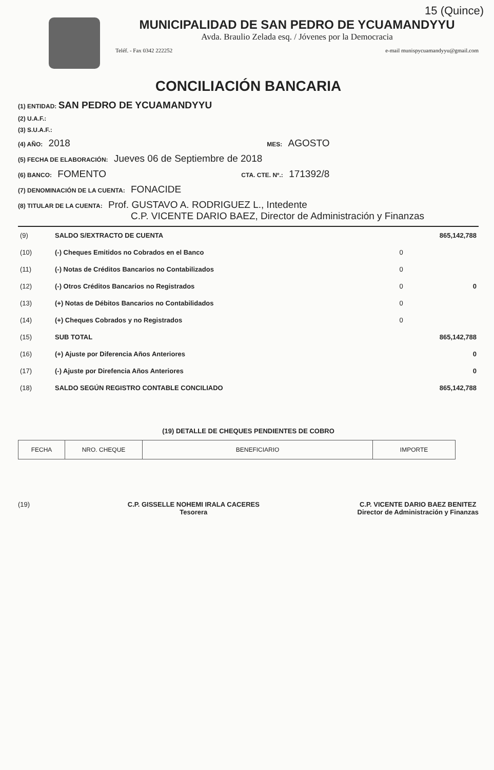15 (Quince)
MUNICIPALIDAD DE SAN PEDRO DE YCUAMANDYYU
Avda. Braulio Zelada esq. / Jóvenes por la Democracia
Teléf. - Fax 0342 222252 e-mail munispycuamandyyu@gmail.com
CONCILIACIÓN BANCARIA
(1) ENTIDAD: SAN PEDRO DE YCUAMANDYYU
(2) U.A.F.:
(3) S.U.A.F.:
(4) AÑO: 2018 MES: AGOSTO
(5) FECHA DE ELABORACIÓN: Jueves 06 de Septiembre de 2018
(6) BANCO: FOMENTO CTA. CTE. Nº.: 171392/8
(7) DENOMINACIÓN DE LA CUENTA: FONACIDE
(8) TITULAR DE LA CUENTA: Prof. GUSTAVO A. RODRIGUEZ L., Intedente
C.P. VICENTE DARIO BAEZ, Director de Administración y Finanzas
| (9) | SALDO S/EXTRACTO DE CUENTA | | 865,142,788 |
| (10) | (-) Cheques Emitidos no Cobrados en el Banco | 0 | |
| (11) | (-) Notas de Créditos Bancarios no Contabilizados | 0 | |
| (12) | (-) Otros Créditos Bancarios no Registrados | 0 | 0 |
| (13) | (+) Notas de Débitos Bancarios no Contabilidados | 0 | |
| (14) | (+) Cheques Cobrados y no Registrados | 0 | |
| (15) | SUB TOTAL | | 865,142,788 |
| (16) | (+) Ajuste por Diferencia Años Anteriores | | 0 |
| (17) | (-) Ajuste por Direfencia Años Anteriores | | 0 |
| (18) | SALDO SEGÚN REGISTRO CONTABLE CONCILIADO | | 865,142,788 |
(19) DETALLE DE CHEQUES PENDIENTES DE COBRO
| FECHA | NRO. CHEQUE | BENEFICIARIO | IMPORTE |
| --- | --- | --- | --- |
(19) C.P. GISSELLE NOHEMI IRALA CACERES
Tesorera
C.P. VICENTE DARIO BAEZ BENITEZ
Director de Administración y Finanzas